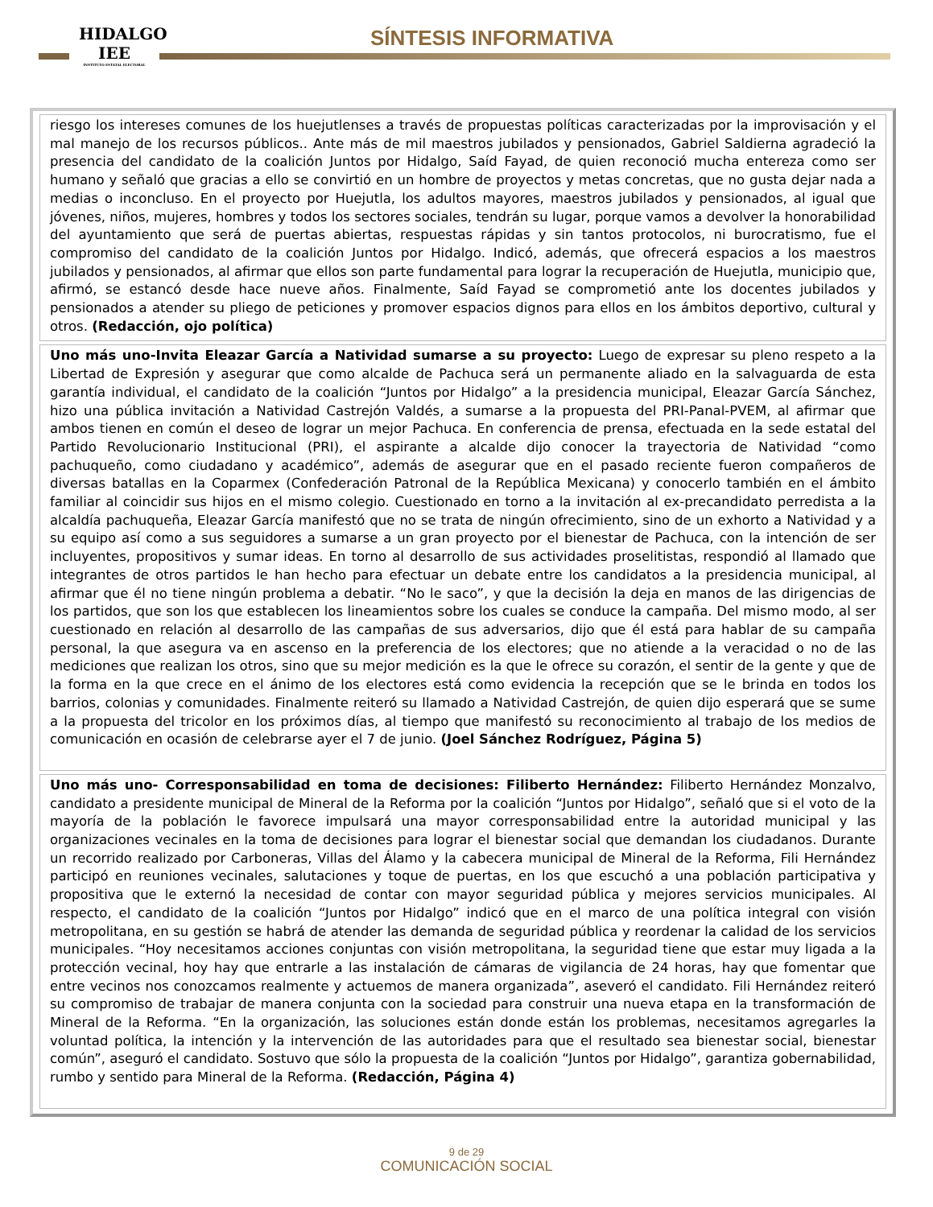HIDALGO
IEE
INSTITUTO ESTATAL ELECTORAL
SÍNTESIS INFORMATIVA
riesgo los intereses comunes de los huejutlenses a través de propuestas políticas caracterizadas por la improvisación y el mal manejo de los recursos públicos.. Ante más de mil maestros jubilados y pensionados, Gabriel Saldierna agradeció la presencia del candidato de la coalición Juntos por Hidalgo, Saíd Fayad, de quien reconoció mucha entereza como ser humano y señaló que gracias a ello se convirtió en un hombre de proyectos y metas concretas, que no gusta dejar nada a medias o inconcluso. En el proyecto por Huejutla, los adultos mayores, maestros jubilados y pensionados, al igual que jóvenes, niños, mujeres, hombres y todos los sectores sociales, tendrán su lugar, porque vamos a devolver la honorabilidad del ayuntamiento que será de puertas abiertas, respuestas rápidas y sin tantos protocolos, ni burocratismo, fue el compromiso del candidato de la coalición Juntos por Hidalgo. Indicó, además, que ofrecerá espacios a los maestros jubilados y pensionados, al afirmar que ellos son parte fundamental para lograr la recuperación de Huejutla, municipio que, afirmó, se estancó desde hace nueve años. Finalmente, Saíd Fayad se comprometió ante los docentes jubilados y pensionados a atender su pliego de peticiones y promover espacios dignos para ellos en los ámbitos deportivo, cultural y otros. (Redacción, ojo política)
Uno más uno-Invita Eleazar García a Natividad sumarse a su proyecto: Luego de expresar su pleno respeto a la Libertad de Expresión y asegurar que como alcalde de Pachuca será un permanente aliado en la salvaguarda de esta garantía individual, el candidato de la coalición “Juntos por Hidalgo” a la presidencia municipal, Eleazar García Sánchez, hizo una pública invitación a Natividad Castrejón Valdés, a sumarse a la propuesta del PRI-Panal-PVEM, al afirmar que ambos tienen en común el deseo de lograr un mejor Pachuca. En conferencia de prensa, efectuada en la sede estatal del Partido Revolucionario Institucional (PRI), el aspirante a alcalde dijo conocer la trayectoria de Natividad “como pachuqueño, como ciudadano y académico”, además de asegurar que en el pasado reciente fueron compañeros de diversas batallas en la Coparmex (Confederación Patronal de la República Mexicana) y conocerlo también en el ámbito familiar al coincidir sus hijos en el mismo colegio. Cuestionado en torno a la invitación al ex-precandidato perredista a la alcaldía pachuqueña, Eleazar García manifestó que no se trata de ningún ofrecimiento, sino de un exhorto a Natividad y a su equipo así como a sus seguidores a sumarse a un gran proyecto por el bienestar de Pachuca, con la intención de ser incluyentes, propositivos y sumar ideas. En torno al desarrollo de sus actividades proselitistas, respondió al llamado que integrantes de otros partidos le han hecho para efectuar un debate entre los candidatos a la presidencia municipal, al afirmar que él no tiene ningún problema a debatir. “No le saco”, y que la decisión la deja en manos de las dirigencias de los partidos, que son los que establecen los lineamientos sobre los cuales se conduce la campaña. Del mismo modo, al ser cuestionado en relación al desarrollo de las campañas de sus adversarios, dijo que él está para hablar de su campaña personal, la que asegura va en ascenso en la preferencia de los electores; que no atiende a la veracidad o no de las mediciones que realizan los otros, sino que su mejor medición es la que le ofrece su corazón, el sentir de la gente y que de la forma en la que crece en el ánimo de los electores está como evidencia la recepción que se le brinda en todos los barrios, colonias y comunidades. Finalmente reiteró su llamado a Natividad Castrejón, de quien dijo esperará que se sume a la propuesta del tricolor en los próximos días, al tiempo que manifestó su reconocimiento al trabajo de los medios de comunicación en ocasión de celebrarse ayer el 7 de junio. (Joel Sánchez Rodríguez, Página 5)
Uno más uno- Corresponsabilidad en toma de decisiones: Filiberto Hernández: Filiberto Hernández Monzalvo, candidato a presidente municipal de Mineral de la Reforma por la coalición “Juntos por Hidalgo”, señaló que si el voto de la mayoría de la población le favorece impulsará una mayor corresponsabilidad entre la autoridad municipal y las organizaciones vecinales en la toma de decisiones para lograr el bienestar social que demandan los ciudadanos. Durante un recorrido realizado por Carboneras, Villas del Álamo y la cabecera municipal de Mineral de la Reforma, Fili Hernández participó en reuniones vecinales, salutaciones y toque de puertas, en los que escuchó a una población participativa y propositiva que le externó la necesidad de contar con mayor seguridad pública y mejores servicios municipales. Al respecto, el candidato de la coalición “Juntos por Hidalgo” indicó que en el marco de una política integral con visión metropolitana, en su gestión se habrá de atender las demanda de seguridad pública y reordenar la calidad de los servicios municipales. “Hoy necesitamos acciones conjuntas con visión metropolitana, la seguridad tiene que estar muy ligada a la protección vecinal, hoy hay que entrarle a las instalación de cámaras de vigilancia de 24 horas, hay que fomentar que entre vecinos nos conozcamos realmente y actuemos de manera organizada”, aseveró el candidato. Fili Hernández reiteró su compromiso de trabajar de manera conjunta con la sociedad para construir una nueva etapa en la transformación de Mineral de la Reforma. “En la organización, las soluciones están donde están los problemas, necesitamos agregarles la voluntad política, la intención y la intervención de las autoridades para que el resultado sea bienestar social, bienestar común”, aseguró el candidato. Sostuvo que sólo la propuesta de la coalición “Juntos por Hidalgo”, garantiza gobernabilidad, rumbo y sentido para Mineral de la Reforma. (Redacción, Página 4)
9 de 29
COMUNICACIÓN SOCIAL